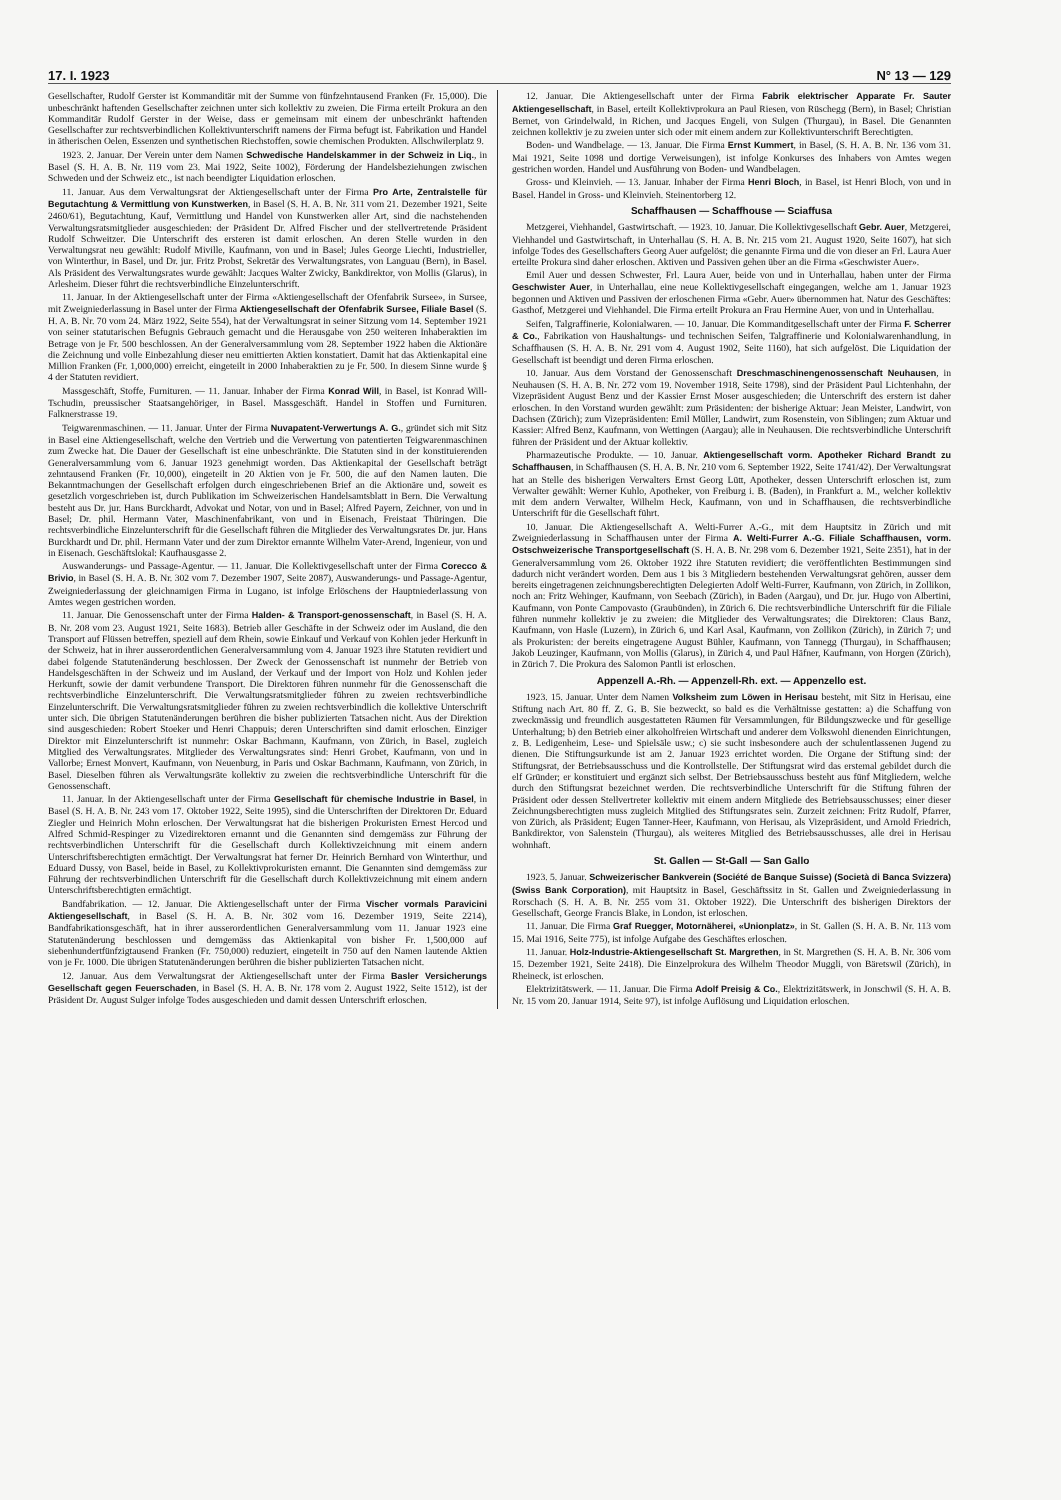17. I. 1923 N° 13 — 129
Gesellschafter, Rudolf Gerster ist Kommanditär mit der Summe von fünfzehntausend Franken (Fr. 15,000). Die unbeschränkt haftenden Gesellschafter zeichnen unter sich kollektiv zu zweien. Die Firma erteilt Prokura an den Kommanditär Rudolf Gerster in der Weise, dass er gemeinsam mit einem der unbeschränkt haftenden Gesellschafter zur rechtsverbindlichen Kollektivunterschrift namens der Firma befugt ist. Fabrikation und Handel in ätherischen Oelen, Essenzen und synthetischen Riechstoffen, sowie chemischen Produkten. Allschwilerplatz 9.
1923. 2. Januar. Der Verein unter dem Namen Schwedische Handelskammer in der Schweiz in Liq., in Basel (S. H. A. B. Nr. 119 vom 23. Mai 1922, Seite 1002), Förderung der Handelsbeziehungen zwischen Schweden und der Schweiz etc., ist nach beendigter Liquidation erloschen.
11. Januar. Aus dem Verwaltungsrat der Aktiengesellschaft unter der Firma Pro Arte, Zentralstelle für Begutachtung & Vermittlung von Kunstwerken, in Basel (S. H. A. B. Nr. 311 vom 21. Dezember 1921, Seite 2460/61), Begutachtung, Kauf, Vermittlung und Handel von Kunstwerken aller Art, sind die nachstehenden Verwaltungsratsmitglieder ausgeschieden: der Präsident Dr. Alfred Fischer und der stellvertretende Präsident Rudolf Schweitzer. Die Unterschrift des ersteren ist damit erloschen. An deren Stelle wurden in den Verwaltungsrat neu gewählt: Rudolf Miville, Kaufmann, von und in Basel; Jules George Liechti, Industrieller, von Winterthur, in Basel, und Dr. jur. Fritz Probst, Sekretär des Verwaltungsrates, von Languau (Bern), in Basel. Als Präsident des Verwaltungsrates wurde gewählt: Jacques Walter Zwicky, Bankdirektor, von Mollis (Glarus), in Arlesheim. Dieser führt die rechtsverbindliche Einzelunterschrift.
11. Januar. In der Aktiengesellschaft unter der Firma «Aktiengesellschaft der Ofenfabrik Sursee», in Sursee, mit Zweigniederlassung in Basel unter der Firma Aktiengesellschaft der Ofenfabrik Sursee, Filiale Basel (S. H. A. B. Nr. 70 vom 24. März 1922, Seite 554), hat der Verwaltungsrat in seiner Sitzung vom 14. September 1921 von seiner statutarischen Befugnis Gebrauch gemacht und die Herausgabe von 250 weiteren Inhaberaktien im Betrage von je Fr. 500 beschlossen. An der Generalversammlung vom 28. September 1922 haben die Aktionäre die Zeichnung und volle Einbezahlung dieser neu emittierten Aktien konstatiert. Damit hat das Aktienkapital eine Million Franken (Fr. 1,000,000) erreicht, eingeteilt in 2000 Inhaberaktien zu je Fr. 500. In diesem Sinne wurde § 4 der Statuten revidiert.
Massgeschäft, Stoffe, Furnituren. — 11. Januar. Inhaber der Firma Konrad Will, in Basel, ist Konrad Will-Tschudin, preussischer Staatsangehöriger, in Basel. Massgeschäft. Handel in Stoffen und Furnituren. Falknerstrasse 19.
Teigwarenmaschinen. — 11. Januar. Unter der Firma Nuvapatent-Verwertungs A. G., gründet sich mit Sitz in Basel eine Aktiengesellschaft, welche den Vertrieb und die Verwertung von patentierten Teigwarenmaschinen zum Zwecke hat. Die Dauer der Gesellschaft ist eine unbeschränkte. Die Statuten sind in der konstituierenden Generalversammlung vom 6. Januar 1923 genehmigt worden. Das Aktienkapital der Gesellschaft beträgt zehntausend Franken (Fr. 10,000), eingeteilt in 20 Aktien von je Fr. 500, die auf den Namen lauten. Die Bekanntmachungen der Gesellschaft erfolgen durch eingeschriebenen Brief an die Aktionäre und, soweit es gesetzlich vorgeschrieben ist, durch Publikation im Schweizerischen Handelsamtsblatt in Bern. Die Verwaltung besteht aus Dr. jur. Hans Burckhardt, Advokat und Notar, von und in Basel; Alfred Payern, Zeichner, von und in Basel; Dr. phil. Hermann Vater, Maschinenfabrikant, von und in Eisenach, Freistaat Thüringen. Die rechtsverbindliche Einzelunterschrift für die Gesellschaft führen die Mitglieder des Verwaltungsrates Dr. jur. Hans Burckhardt und Dr. phil. Hermann Vater und der zum Direktor ernannte Wilhelm Vater-Arend, Ingenieur, von und in Eisenach. Geschäftslokal: Kaufhausgasse 2.
Auswanderungs- und Passage-Agentur. — 11. Januar. Die Kollektivgesellschaft unter der Firma Corecco & Brivio, in Basel (S. H. A. B. Nr. 302 vom 7. Dezember 1907, Seite 2087), Auswanderungs- und Passage-Agentur, Zweigniederlassung der gleichnamigen Firma in Lugano, ist infolge Erlöschens der Hauptniederlassung von Amtes wegen gestrichen worden.
11. Januar. Die Genossenschaft unter der Firma Halden- & Transport-genossenschaft, in Basel (S. H. A. B. Nr. 208 vom 23. August 1921, Seite 1683). Betrieb aller Geschäfte in der Schweiz oder im Ausland, die den Transport auf Flüssen betreffen, speziell auf dem Rhein, sowie Einkauf und Verkauf von Kohlen jeder Herkunft in der Schweiz, hat in ihrer ausserordentlichen Generalversammlung vom 4. Januar 1923 ihre Statuten revidiert und dabei folgende Statutenänderung beschlossen. Der Zweck der Genossenschaft ist nunmehr der Betrieb von Handelsgeschäften in der Schweiz und im Ausland, der Verkauf und der Import von Holz und Kohlen jeder Herkunft, sowie der damit verbundene Transport. Die Direktoren führen nunmehr für die Genossenschaft die rechtsverbindliche Einzelunterschrift. Die Verwaltungsratsmitglieder führen zu zweien rechtsverbindliche Einzelunterschrift. Die Verwaltungsratsmitglieder führen zu zweien rechtsverbindlich die kollektive Unterschrift unter sich. Die übrigen Statutenänderungen berühren die bisher publizierten Tatsachen nicht. Aus der Direktion sind ausgeschieden: Robert Stoeker und Henri Chappuis; deren Unterschriften sind damit erloschen. Einziger Direktor mit Einzelunterschrift ist nunmehr: Oskar Bachmann, Kaufmann, von Zürich, in Basel, zugleich Mitglied des Verwaltungsrates. Mitglieder des Verwaltungsrates sind: Henri Grobet, Kaufmann, von und in Vallorbe; Ernest Monvert, Kaufmann, von Neuenburg, in Paris und Oskar Bachmann, Kaufmann, von Zürich, in Basel. Dieselben führen als Verwaltungsräte kollektiv zu zweien die rechtsverbindliche Unterschrift für die Genossenschaft.
11. Januar. In der Aktiengesellschaft unter der Firma Gesellschaft für chemische Industrie in Basel, in Basel (S. H. A. B. Nr. 243 vom 17. Oktober 1922, Seite 1995), sind die Unterschriften der Direktoren Dr. Eduard Ziegler und Heinrich Mohn erloschen. Der Verwaltungsrat hat die bisherigen Prokuristen Ernest Hercod und Alfred Schmid-Respinger zu Vizedirektoren ernannt und die Genannten sind demgemäss zur Führung der rechtsverbindlichen Unterschrift für die Gesellschaft durch Kollektivzeichnung mit einem andern Unterschriftsberechtigten ermächtigt. Der Verwaltungsrat hat ferner Dr. Heinrich Bernhard von Winterthur, und Eduard Dussy, von Basel, beide in Basel, zu Kollektivprokuristen ernannt. Die Genannten sind demgemäss zur Führung der rechtsverbindlichen Unterschrift für die Gesellschaft durch Kollektivzeichnung mit einem andern Unterschriftsberechtigten ermächtigt.
Bandfabrikation. — 12. Januar. Die Aktiengesellschaft unter der Firma Vischer vormals Paravicini Aktiengesellschaft, in Basel (S. H. A. B. Nr. 302 vom 16. Dezember 1919, Seite 2214), Bandfabrikationsgeschäft, hat in ihrer ausserordentlichen Generalversammlung vom 11. Januar 1923 eine Statutenänderung beschlossen und demgemäss das Aktienkapital von bisher Fr. 1,500,000 auf siebenhundertfünfzigtausend Franken (Fr. 750,000) reduziert, eingeteilt in 750 auf den Namen lautende Aktien von je Fr. 1000. Die übrigen Statutenänderungen berühren die bisher publizierten Tatsachen nicht.
12. Januar. Aus dem Verwaltungsrat der Aktiengesellschaft unter der Firma Basler Versicherungs Gesellschaft gegen Feuerschaden, in Basel (S. H. A. B. Nr. 178 vom 2. August 1922, Seite 1512), ist der Präsident Dr. August Sulger infolge Todes ausgeschieden und damit dessen Unterschrift erloschen.
12. Januar. Die Aktiengesellschaft unter der Firma Fabrik elektrischer Apparate Fr. Sauter Aktiengesellschaft, in Basel, erteilt Kollektivprokura an Paul Riesen, von Rüschegg (Bern), in Basel; Christian Bernet, von Grindelwald, in Richen, und Jacques Engeli, von Sulgen (Thurgau), in Basel. Die Genannten zeichnen kollektiv je zu zweien unter sich oder mit einem andern zur Kollektivunterschrift Berechtigten.
Boden- und Wandbelage. — 13. Januar. Die Firma Ernst Kummert, in Basel, (S. H. A. B. Nr. 136 vom 31. Mai 1921, Seite 1098 und dortige Verweisungen), ist infolge Konkurses des Inhabers von Amtes wegen gestrichen worden. Handel und Ausführung von Boden- und Wandbelagen.
Gross- und Kleinvieh. — 13. Januar. Inhaber der Firma Henri Bloch, in Basel, ist Henri Bloch, von und in Basel. Handel in Gross- und Kleinvieh. Steinentorberg 12.
Schaffhausen — Schaffhouse — Sciaffusa
Metzgerei, Viehhandel, Gastwirtschaft. — 1923. 10. Januar. Die Kollektivgesellschaft Gebr. Auer, Metzgerei, Viehhandel und Gastwirtschaft, in Unterhallau (S. H. A. B. Nr. 215 vom 21. August 1920, Seite 1607), hat sich infolge Todes des Gesellschafters Georg Auer aufgelöst; die genannte Firma und die von dieser an Frl. Laura Auer erteilte Prokura sind daher erloschen. Aktiven und Passiven gehen über an die Firma «Geschwister Auer».
Emil Auer und dessen Schwester, Frl. Laura Auer, beide von und in Unterhallau, haben unter der Firma Geschwister Auer, in Unterhallau, eine neue Kollektivgesellschaft eingegangen, welche am 1. Januar 1923 begonnen und Aktiven und Passiven der erloschenen Firma «Gebr. Auer» übernommen hat. Natur des Geschäftes: Gasthof, Metzgerei und Viehhandel. Die Firma erteilt Prokura an Frau Hermine Auer, von und in Unterhallau.
Seifen, Talgraffinerie, Kolonialwaren. — 10. Januar. Die Kommanditgesellschaft unter der Firma F. Scherrer & Co., Fabrikation von Haushaltungs- und technischen Seifen, Talgraffinerie und Kolonialwarenhandlung, in Schaffhausen (S. H. A. B. Nr. 291 vom 4. August 1902, Seite 1160), hat sich aufgelöst. Die Liquidation der Gesellschaft ist beendigt und deren Firma erloschen.
10. Januar. Aus dem Vorstand der Genossenschaft Dreschmaschinengenossenschaft Neuhausen, in Neuhausen (S. H. A. B. Nr. 272 vom 19. November 1918, Seite 1798), sind der Präsident Paul Lichtenhahn, der Vizepräsident August Benz und der Kassier Ernst Moser ausgeschieden; die Unterschrift des erstern ist daher erloschen. In den Vorstand wurden gewählt: zum Präsidenten: der bisherige Aktuar: Jean Meister, Landwirt, von Dachsen (Zürich); zum Vizepräsidenten: Emil Müller, Landwirt, zum Rosenstein, von Siblingen; zum Aktuar und Kassier: Alfred Benz, Kaufmann, von Wettingen (Aargau); alle in Neuhausen. Die rechtsverbindliche Unterschrift führen der Präsident und der Aktuar kollektiv.
Pharmazeutische Produkte. — 10. Januar. Aktiengesellschaft vorm. Apotheker Richard Brandt zu Schaffhausen, in Schaffhausen (S. H. A. B. Nr. 210 vom 6. September 1922, Seite 1741/42). Der Verwaltungsrat hat an Stelle des bisherigen Verwalters Ernst Georg Lütt, Apotheker, dessen Unterschrift erloschen ist, zum Verwalter gewählt: Werner Kuhlo, Apotheker, von Freiburg i. B. (Baden), in Frankfurt a. M., welcher kollektiv mit dem andern Verwalter, Wilhelm Heck, Kaufmann, von und in Schaffhausen, die rechtsverbindliche Unterschrift für die Gesellschaft führt.
10. Januar. Die Aktiengesellschaft A. Welti-Furrer A.-G., mit dem Hauptsitz in Zürich und mit Zweigniederlassung in Schaffhausen unter der Firma A. Welti-Furrer A.-G. Filiale Schaffhausen, vorm. Ostschweizerische Transportgesellschaft (S. H. A. B. Nr. 298 vom 6. Dezember 1921, Seite 2351), hat in der Generalversammlung vom 26. Oktober 1922 ihre Statuten revidiert; die veröffentlichten Bestimmungen sind dadurch nicht verändert worden. Dem aus 1 bis 3 Mitgliedern bestehenden Verwaltungsrat gehören, ausser dem bereits eingetragenen zeichnungsberechtigten Delegierten Adolf Welti-Furrer, Kaufmann, von Zürich, in Zollikon, noch an: Fritz Wehinger, Kaufmann, von Seebach (Zürich), in Baden (Aargau), und Dr. jur. Hugo von Albertini, Kaufmann, von Ponte Campovasto (Graubünden), in Zürich 6. Die rechtsverbindliche Unterschrift für die Filiale führen nunmehr kollektiv je zu zweien: die Mitglieder des Verwaltungsrates; die Direktoren: Claus Banz, Kaufmann, von Hasle (Luzern), in Zürich 6, und Karl Asal, Kaufmann, von Zollikon (Zürich), in Zürich 7; und als Prokuristen: der bereits eingetragene August Bühler, Kaufmann, von Tannegg (Thurgau), in Schaffhausen; Jakob Leuzinger, Kaufmann, von Mollis (Glarus), in Zürich 4, und Paul Häfner, Kaufmann, von Horgen (Zürich), in Zürich 7. Die Prokura des Salomon Pantli ist erloschen.
Appenzell A.-Rh. — Appenzell-Rh. ext. — Appenzello est.
1923. 15. Januar. Unter dem Namen Volksheim zum Löwen in Herisau besteht, mit Sitz in Herisau, eine Stiftung nach Art. 80 ff. Z. G. B. Sie bezweckt, so bald es die Verhältnisse gestatten: a) die Schaffung von zweckmässig und freundlich ausgestatteten Räumen für Versammlungen, für Bildungszwecke und für gesellige Unterhaltung; b) den Betrieb einer alkoholfreien Wirtschaft und anderer dem Volkswohl dienenden Einrichtungen, z. B. Ledigenheim, Lese- und Spielsäle usw.; c) sie sucht insbesondere auch der schulentlassenen Jugend zu dienen. Die Stiftungsurkunde ist am 2. Januar 1923 errichtet worden. Die Organe der Stiftung sind: der Stiftungsrat, der Betriebsausschuss und die Kontrollstelle. Der Stiftungsrat wird das erstemal gebildet durch die elf Gründer; er konstituiert und ergänzt sich selbst. Der Betriebsausschuss besteht aus fünf Mitgliedern, welche durch den Stiftungsrat bezeichnet werden. Die rechtsverbindliche Unterschrift für die Stiftung führen der Präsident oder dessen Stellvertreter kollektiv mit einem andern Mitgliede des Betriebsausschusses; einer dieser Zeichnungsberechtigten muss zugleich Mitglied des Stiftungsrates sein. Zurzeit zeichnen: Fritz Rudolf, Pfarrer, von Zürich, als Präsident; Eugen Tanner-Heer, Kaufmann, von Herisau, als Vizepräsident, und Arnold Friedrich, Bankdirektor, von Salenstein (Thurgau), als weiteres Mitglied des Betriebsausschusses, alle drei in Herisau wohnhaft.
St. Gallen — St-Gall — San Gallo
1923. 5. Januar. Schweizerischer Bankverein (Société de Banque Suisse) (Società di Banca Svizzera) (Swiss Bank Corporation), mit Hauptsitz in Basel, Geschäftssitz in St. Gallen und Zweigniederlassung in Rorschach (S. H. A. B. Nr. 255 vom 31. Oktober 1922). Die Unterschrift des bisherigen Direktors der Gesellschaft, George Francis Blake, in London, ist erloschen.
11. Januar. Die Firma Graf Ruegger, Motornäherei, «Unionplatz», in St. Gallen (S. H. A. B. Nr. 113 vom 15. Mai 1916, Seite 775), ist infolge Aufgabe des Geschäftes erloschen.
11. Januar. Holz-Industrie-Aktiengesellschaft St. Margrethen, in St. Margrethen (S. H. A. B. Nr. 306 vom 15. Dezember 1921, Seite 2418). Die Einzelprokura des Wilhelm Theodor Muggli, von Bäretswil (Zürich), in Rheineck, ist erloschen.
Elektrizitätswerk. — 11. Januar. Die Firma Adolf Preisig & Co., Elektrizitätswerk, in Jonschwil (S. H. A. B. Nr. 15 vom 20. Januar 1914, Seite 97), ist infolge Auflösung und Liquidation erloschen.